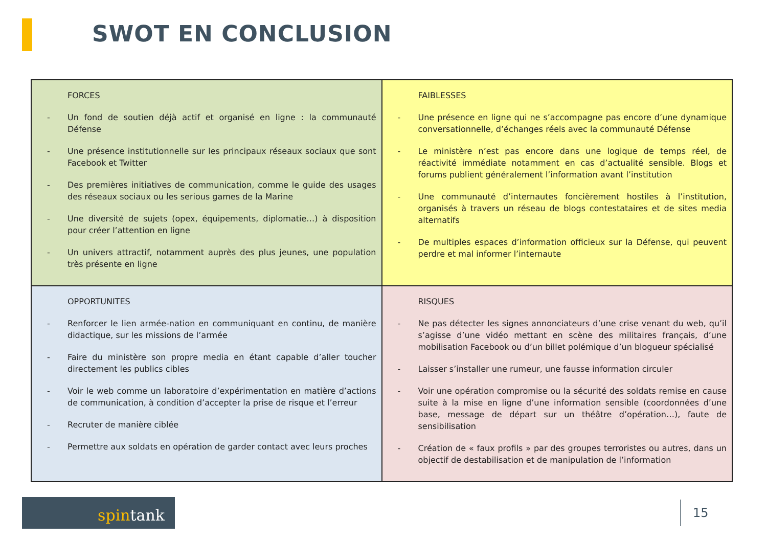SWOT EN CONCLUSION
| FORCES - Un fond de soutien déjà actif et organisé en ligne : la communauté Défense - Une présence institutionnelle sur les principaux réseaux sociaux que sont Facebook et Twitter - Des premières initiatives de communication, comme le guide des usages des réseaux sociaux ou les serious games de la Marine - Une diversité de sujets (opex, équipements, diplomatie…) à disposition pour créer l’attention en ligne - Un univers attractif, notamment auprès des plus jeunes, une population très présente en ligne | FAIBLESSES - Une présence en ligne qui ne s’accompagne pas encore d’une dynamique conversationnelle, d’échanges réels avec la communauté Défense - Le ministère n’est pas encore dans une logique de temps réel, de réactivité immédiate notamment en cas d’actualité sensible. Blogs et forums publient généralement l’information avant l’institution - Une communauté d’internautes foncièrement hostiles à l’institution, organisés à travers un réseau de blogs contestataires et de sites media alternatifs - De multiples espaces d’information officieux sur la Défense, qui peuvent perdre et mal informer l’internaute |
| OPPORTUNITES - Renforcer le lien armée-nation en communiquant en continu, de manière didactique, sur les missions de l’armée - Faire du ministère son propre media en étant capable d’aller toucher directement les publics cibles - Voir le web comme un laboratoire d’expérimentation en matière d’actions de communication, à condition d’accepter la prise de risque et l’erreur - Recruter de manière ciblée - Permettre aux soldats en opération de garder contact avec leurs proches | RISQUES - Ne pas détecter les signes annonciateurs d’une crise venant du web, qu’il s’agisse d’une vidéo mettant en scène des militaires français, d’une mobilisation Facebook ou d’un billet polémique d’un blogueur spécialisé - Laisser s’installer une rumeur, une fausse information circuler - Voir une opération compromise ou la sécurité des soldats remise en cause suite à la mise en ligne d’une information sensible (coordonnées d’une base, message de départ sur un théâtre d’opération…), faute de sensibilisation - Création de « faux profils » par des groupes terroristes ou autres, dans un objectif de destabilisation et de manipulation de l’information |
spintank 15